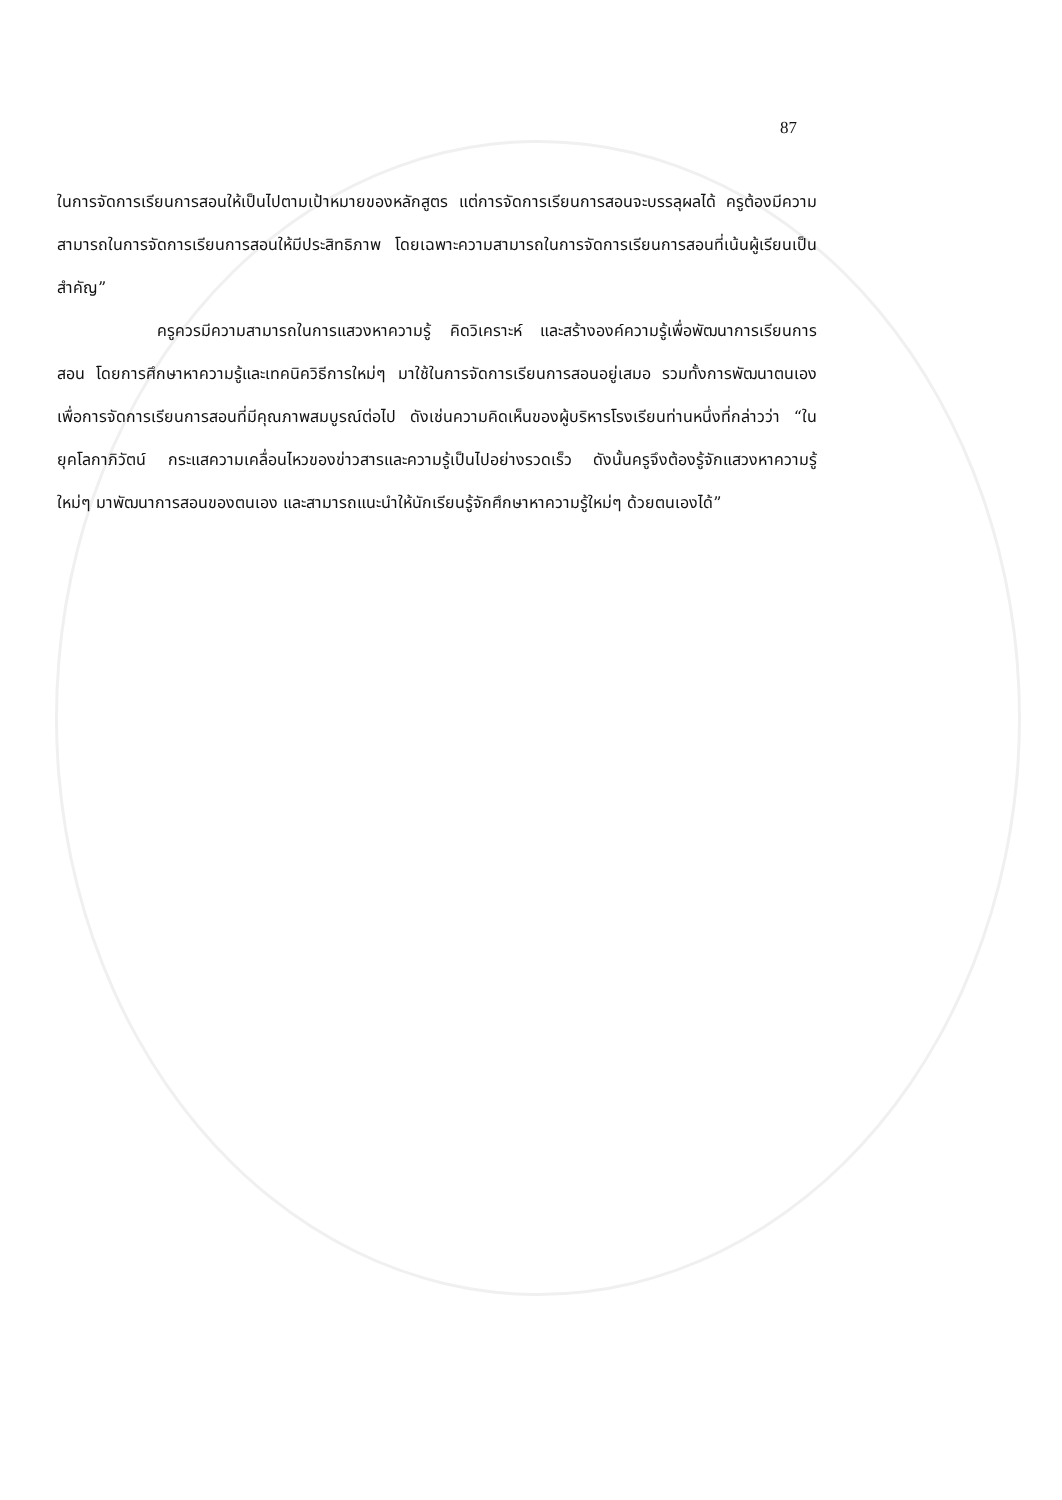87
ในการจัดการเรียนการสอนให้เป็นไปตามเป้าหมายของหลักสูตร แต่การจัดการเรียนการสอนจะบรรลุผลได้ ครูต้องมีความสามารถในการจัดการเรียนการสอนให้มีประสิทธิภาพ โดยเฉพาะความสามารถในการจัดการเรียนการสอนที่เน้นผู้เรียนเป็นสำคัญ”
ครูควรมีความสามารถในการแสวงหาความรู้ คิดวิเคราะห์ และสร้างองค์ความรู้เพื่อพัฒนาการเรียนการสอน โดยการศึกษาหาความรู้และเทคนิควิธีการใหม่ๆ มาใช้ในการจัดการเรียนการสอนอยู่เสมอ รวมทั้งการพัฒนาตนเองเพื่อการจัดการเรียนการสอนที่มีคุณภาพสมบูรณ์ต่อไป ดังเช่นความคิดเห็นของผู้บริหารโรงเรียนท่านหนึ่งที่กล่าวว่า “ในยุคโลกาภิวัตน์ กระแสความเคลื่อนไหวของข่าวสารและความรู้เป็นไปอย่างรวดเร็ว ดังนั้นครูจึงต้องรู้จักแสวงหาความรู้ใหม่ๆ มาพัฒนาการสอนของตนเอง และสามารถแนะนำให้นักเรียนรู้จักศึกษาหาความรู้ใหม่ๆ ด้วยตนเองได้”